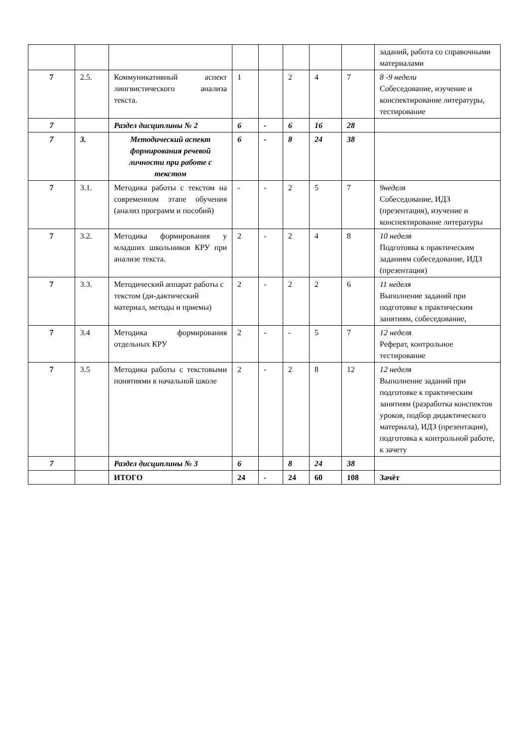| | | | | | | | | заданий, работа со справочными материалами |
| 7 | 2.5. | Коммуникативный аспект лингвистического анализа текста. | 1 | | 2 | 4 | 7 | 8 -9 недели Собеседование, изучение и конспектирование литературы, тестирование |
| 7 | | Раздел дисциплины № 2 | 6 | - | 6 | 16 | 28 | |
| 7 | 3. | Методический аспект формирования речевой личности при работе с текстом | 6 | - | 8 | 24 | 38 | |
| 7 | 3.1. | Методика работы с текстом на современном этапе обучения (анализ программ и пособий) | - | - | 2 | 5 | 7 | 9неделя Собеседование, ИДЗ (презентация), изучение и конспектирование литературы |
| 7 | 3.2. | Методика формирования у младших школьников КРУ при анализе текста. | 2 | - | 2 | 4 | 8 | 10 неделя Подготовка к практическим заданиям собеседование, ИДЗ (презентация) |
| 7 | 3.3. | Методический аппарат работы с текстом (ди-дактический материал, методы и приемы) | 2 | - | 2 | 2 | 6 | 11 неделя Выполнение заданий при подготовке к практическим занятиям, собеседование, |
| 7 | 3.4 | Методика формирования отдельных КРУ | 2 | - | - | 5 | 7 | 12 неделя Реферат, контрольное тестирование |
| 7 | 3.5 | Методика работы с текстовыми понятиями в начальной школе | 2 | - | 2 | 8 | 12 | 12 неделя Выполнение заданий при подготовке к практическим занятиям (разработка конспектов уроков, подбор дидактического материала), ИДЗ (презентация), подготовка к контрольной работе, к зачету |
| 7 | | Раздел дисциплины № 3 | 6 | | 8 | 24 | 38 | |
| | | ИТОГО | 24 | - | 24 | 60 | 108 | Зачёт |